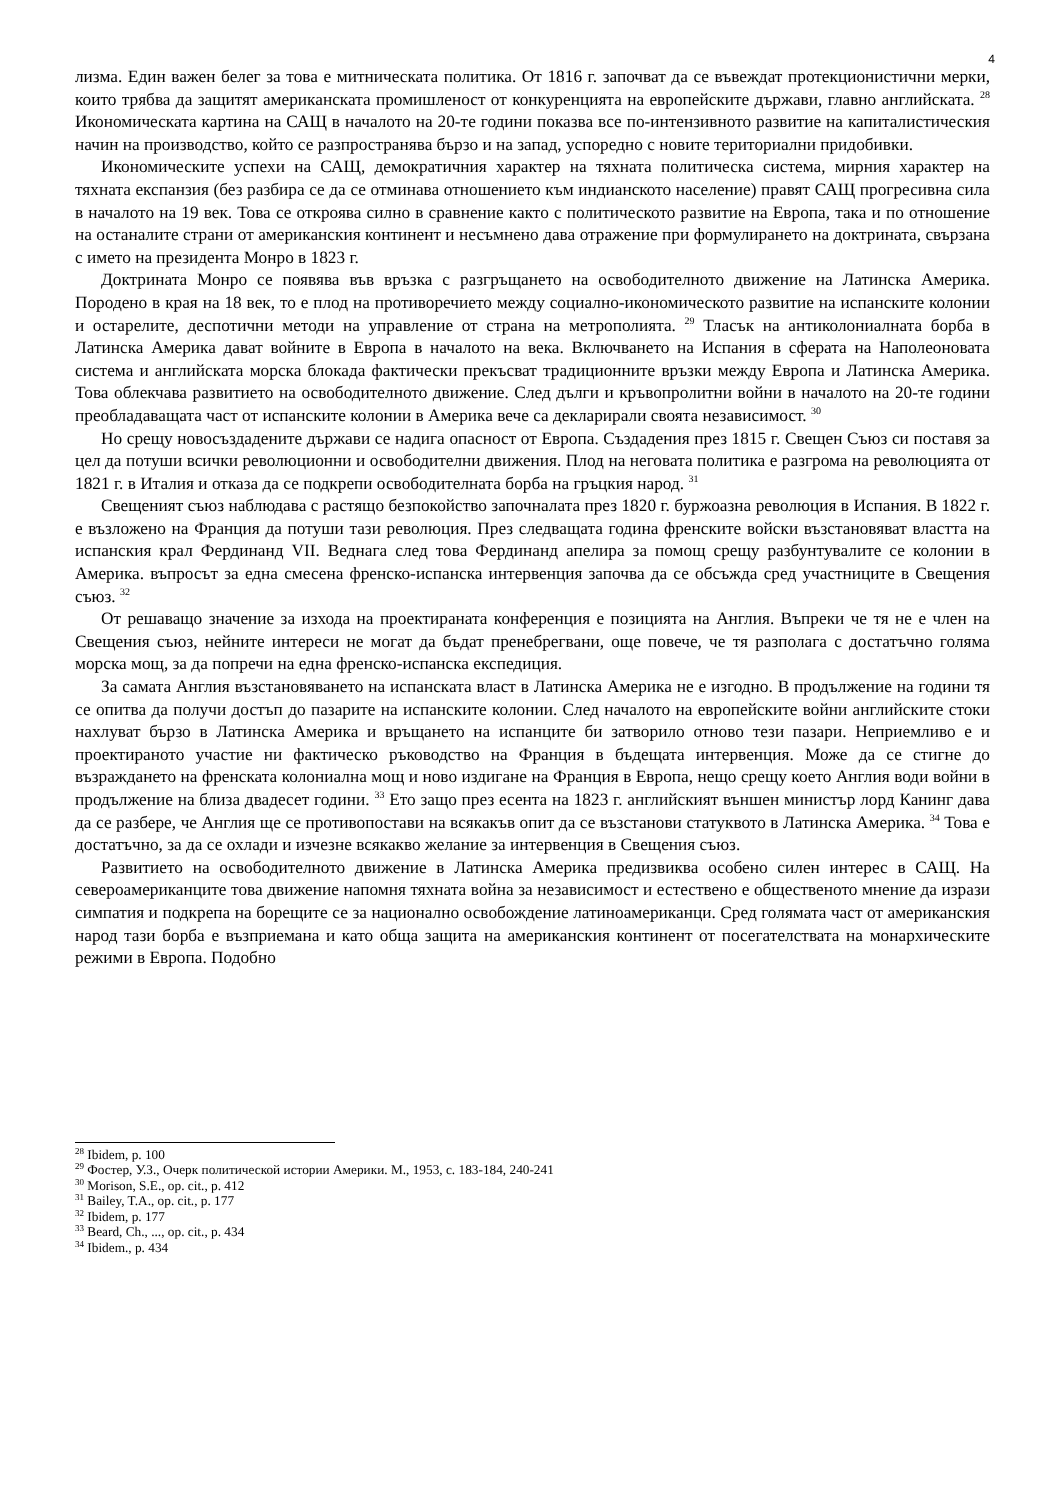4
лизма. Един важен белег за това е митническата политика. От 1816 г. започват да се въвеждат протекционистични мерки, които трябва да защитят американската промишленост от конкуренцията на европейските държави, главно английската. <sup>28</sup> Икономическата картина на САЩ в началото на 20-те години показва все по-интензивното развитие на капиталистическия начин на производство, който се разпространява бързо и на запад, успоредно с новите териториални придобивки.
Икономическите успехи на САЩ, демократичния характер на тяхната политическа система, мирния характер на тяхната експанзия (без разбира се да се отминава отношението към индианското население) правят САЩ прогресивна сила в началото на 19 век. Това се откроява силно в сравнение както с политическото развитие на Европа, така и по отношение на останалите страни от американския континент и несъмнено дава отражение при формулирането на доктрината, свързана с името на президента Монро в 1823 г.
Доктрината Монро се появява във връзка с разгръщането на освободителното движение на Латинска Америка. Породено в края на 18 век, то е плод на противоречието между социално-икономическото развитие на испанските колонии и остарелите, деспотични методи на управление от страна на метрополията. <sup>29</sup> Тласък на антиколониалната борба в Латинска Америка дават войните в Европа в началото на века. Включването на Испания в сферата на Наполеоновата система и английската морска блокада фактически прекъсват традиционните връзки между Европа и Латинска Америка. Това облекчава развитието на освободителното движение. След дълги и кръвопролитни войни в началото на 20-те години преобладаващата част от испанските колонии в Америка вече са декларирали своята независимост. <sup>30</sup>
Но срещу новосъздадените държави се надига опасност от Европа. Създадения през 1815 г. Свещен Съюз си поставя за цел да потуши всички революционни и освободителни движения. Плод на неговата политика е разгрома на революцията от 1821 г. в Италия и отказа да се подкрепи освободителната борба на гръцкия народ. <sup>31</sup>
Свещеният съюз наблюдава с растящо безпокойство започналата през 1820 г. буржоазна революция в Испания. В 1822 г. е възложено на Франция да потуши тази революция. През следващата година френските войски възстановяват властта на испанския крал Фердинанд VII. Веднага след това Фердинанд апелира за помощ срещу разбунтувалите се колонии в Америка. въпросът за една смесена френско-испанска интервенция започва да се обсъжда сред участниците в Свещения съюз. <sup>32</sup>
От решаващо значение за изхода на проектираната конференция е позицията на Англия. Въпреки че тя не е член на Свещения съюз, нейните интереси не могат да бъдат пренебрегвани, още повече, че тя разполага с достатъчно голяма морска мощ, за да попречи на една френско-испанска експедиция.
За самата Англия възстановяването на испанската власт в Латинска Америка не е изгодно. В продължение на години тя се опитва да получи достъп до пазарите на испанските колонии. След началото на европейските войни английските стоки нахлуват бързо в Латинска Америка и връщането на испанците би затворило отново тези пазари. Неприемливо е и проектираното участие ни фактическо ръководство на Франция в бъдещата интервенция. Може да се стигне до възраждането на френската колониална мощ и ново издигане на Франция в Европа, нещо срещу което Англия води войни в продължение на близа двадесет години. <sup>33</sup> Ето защо през есента на 1823 г. английският външен министър лорд Канинг дава да се разбере, че Англия ще се противопостави на всякакъв опит да се възстанови статуквото в Латинска Америка. <sup>34</sup> Това е достатъчно, за да се охлади и изчезне всякакво желание за интервенция в Свещения съюз.
Развитието на освободителното движение в Латинска Америка предизвиква особено силен интерес в САЩ. На североамериканците това движение напомня тяхната война за независимост и естествено е общественото мнение да изрази симпатия и подкрепа на борещите се за национално освобождение латиноамериканци. Сред голямата част от американския народ тази борба е възприемана и като обща защита на американския континент от посегателствата на монархическите режими в Европа. Подобно
<sup>28</sup> Ibidem, p. 100
<sup>29</sup> Фостер, У.З., Очерк политической истории Америки. М., 1953, с. 183-184, 240-241
<sup>30</sup> Morison, S.E., op. cit., p. 412
<sup>31</sup> Bailey, T.A., op. cit., p. 177
<sup>32</sup> Ibidem, p. 177
<sup>33</sup> Beard, Ch., ..., op. cit., p. 434
<sup>34</sup> Ibidem., p. 434